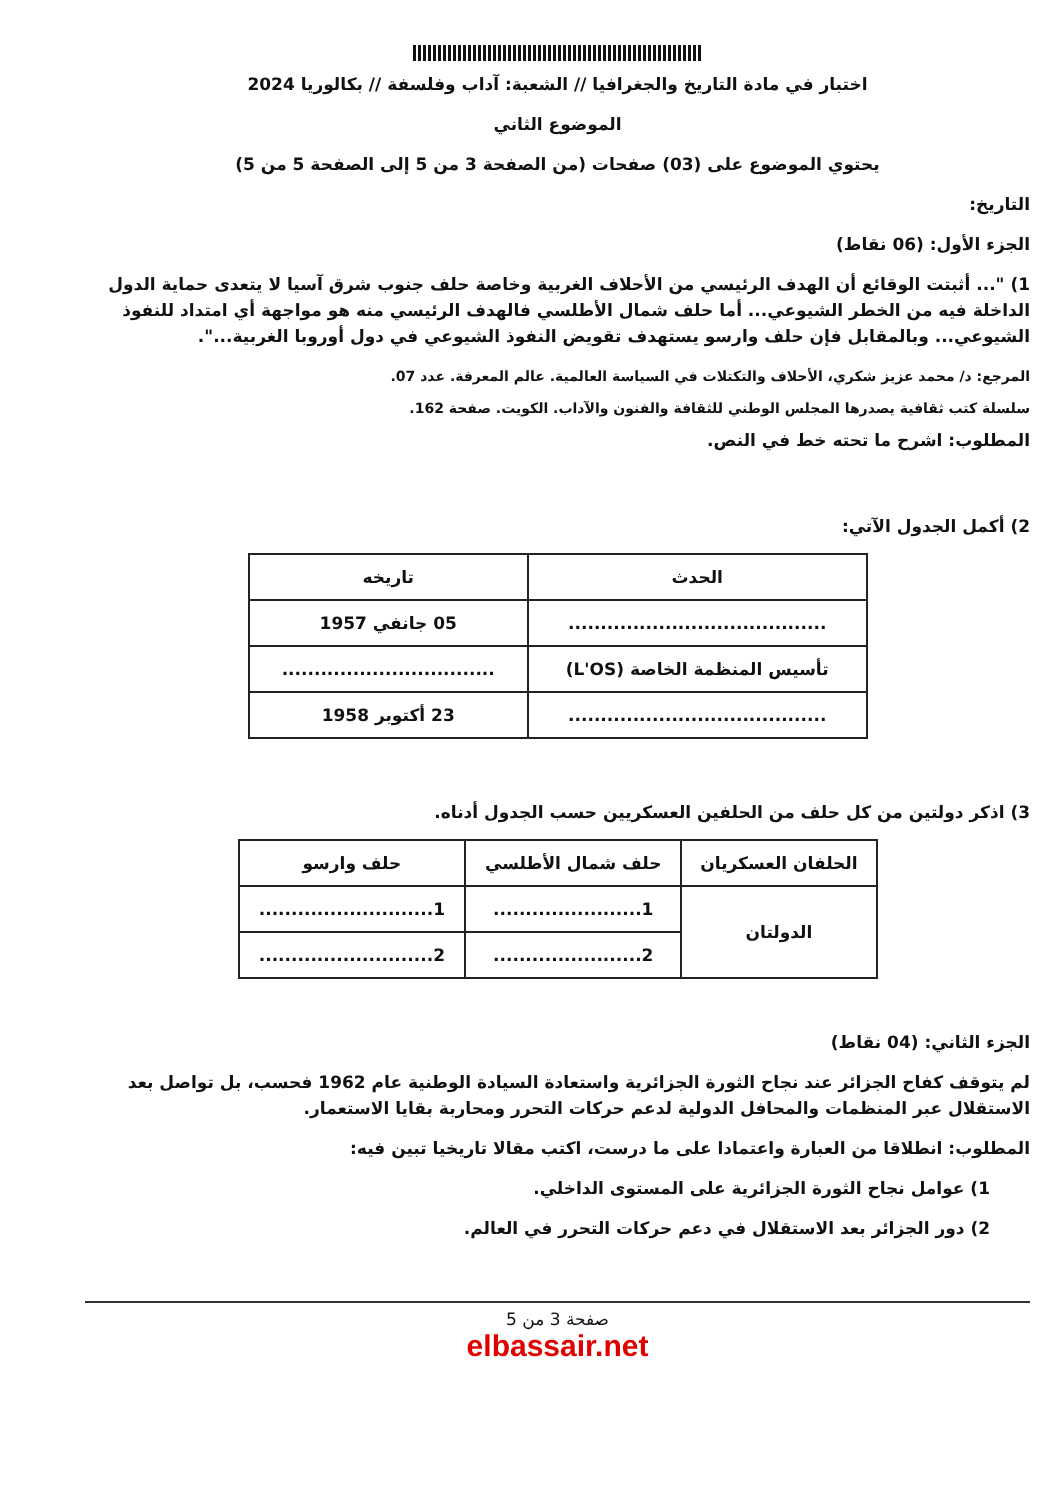اختبار في مادة التاريخ والجغرافيا // الشعبة: آداب وفلسفة // بكالوريا 2024
الموضوع الثاني
يحتوي الموضوع على (03) صفحات (من الصفحة 3 من 5 إلى الصفحة 5 من 5)
التاريخ:
الجزء الأول: (06 نقاط)
1) "... أثبتت الوقائع أن الهدف الرئيسي من الأحلاف الغربية وخاصة حلف جنوب شرق آسيا لا يتعدى حماية الدول الداخلة فيه من الخطر الشيوعي... أما حلف شمال الأطلسي فالهدف الرئيسي منه هو مواجهة أي امتداد للنفوذ الشيوعي... وبالمقابل فإن حلف وارسو يستهدف تقويض النفوذ الشيوعي في دول أوروبا الغربية...".
المرجع: د/ محمد عزيز شكري، الأحلاف والتكتلات في السياسة العالمية. عالم المعرفة. عدد 07.
سلسلة كتب ثقافية يصدرها المجلس الوطني للثقافة والفنون والآداب. الكويت. صفحة 162.
المطلوب: اشرح ما تحته خط في النص.
2) أكمل الجدول الآتي:
| الحدث | تاريخه |
| --- | --- |
| ........................................ | 05 جانفي 1957 |
| تأسيس المنظمة الخاصة (L'OS) | ................................. |
| ........................................ | 23 أكتوبر 1958 |
3) اذكر دولتين من كل حلف من الحلفين العسكريين حسب الجدول أدناه.
| الحلفان العسكريان | حلف شمال الأطلسي | حلف وارسو |
| --- | --- | --- |
| الدولتان | 1....................... | 1........................... |
| | 2....................... | 2........................... |
الجزء الثاني: (04 نقاط)
لم يتوقف كفاح الجزائر عند نجاح الثورة الجزائرية واستعادة السيادة الوطنية عام 1962 فحسب، بل تواصل بعد الاستقلال عبر المنظمات والمحافل الدولية لدعم حركات التحرر ومحاربة بقايا الاستعمار.
المطلوب: انطلاقا من العبارة واعتمادا على ما درست، اكتب مقالا تاريخيا تبين فيه:
1) عوامل نجاح الثورة الجزائرية على المستوى الداخلي.
2) دور الجزائر بعد الاستقلال في دعم حركات التحرر في العالم.
صفحة 3 من 5
elbassair.net